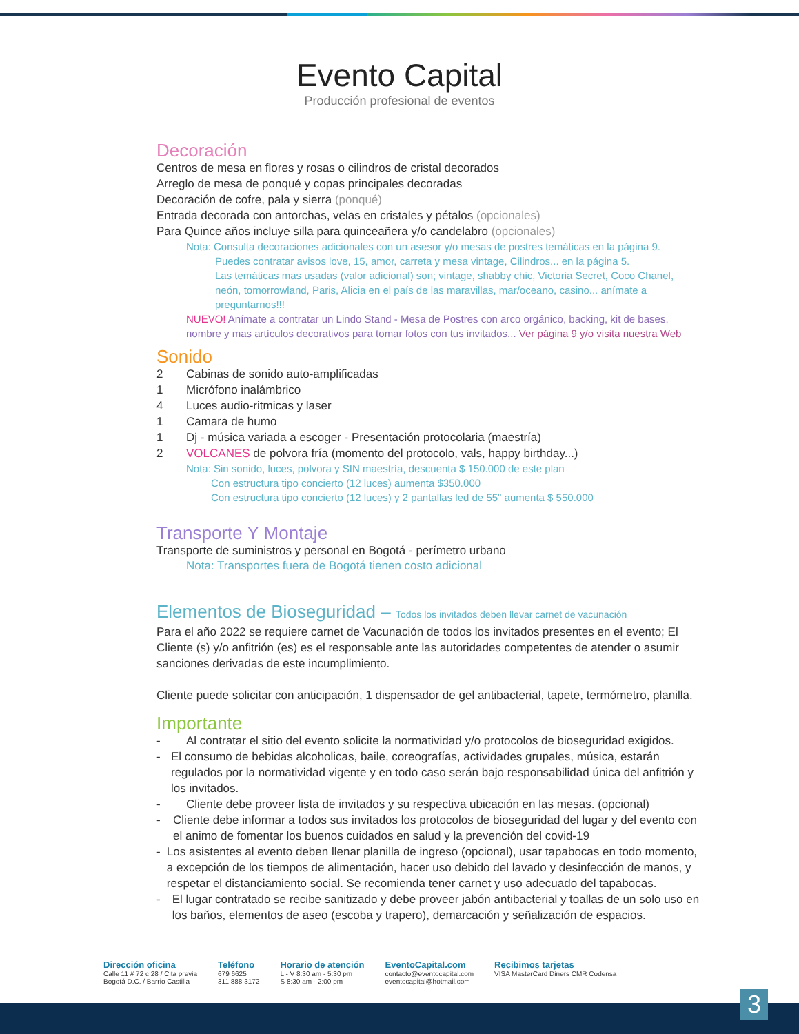Evento Capital
Producción profesional de eventos
Decoración
Centros de mesa en flores y rosas o cilindros de cristal decorados
Arreglo de mesa de ponqué y copas principales decoradas
Decoración de cofre, pala y sierra (ponqué)
Entrada decorada con antorchas, velas en cristales y pétalos (opcionales)
Para Quince años incluye silla para quinceañera y/o candelabro (opcionales)
Nota: Consulta decoraciones adicionales con un asesor y/o mesas de postres temáticas en la página 9.
Puedes contratar avisos love, 15, amor, carreta y mesa vintage, Cilindros... en la página 5.
Las temáticas mas usadas (valor adicional) son; vintage, shabby chic, Victoria Secret, Coco Chanel, neón, tomorrowland, Paris, Alicia en el país de las maravillas, mar/oceano, casino... anímate a preguntarnos!!!
NUEVO! Anímate a contratar un Lindo Stand - Mesa de Postres con arco orgánico, backing, kit de bases, nombre y mas artículos decorativos para tomar fotos con tus invitados... Ver página 9 y/o visita nuestra Web
Sonido
2 Cabinas de sonido auto-amplificadas
1 Micrófono inalámbrico
4 Luces audio-ritmicas y laser
1 Camara de humo
1 Dj - música variada a escoger - Presentación protocolaria (maestría)
2 VOLCANES de polvora fría (momento del protocolo, vals, happy birthday...)
Nota: Sin sonido, luces, polvora y SIN maestría, descuenta $ 150.000 de este plan
Con estructura tipo concierto (12 luces) aumenta $350.000
Con estructura tipo concierto (12 luces) y 2 pantallas led de 55" aumenta $ 550.000
Transporte Y Montaje
Transporte de suministros y personal en Bogotá - perímetro urbano
Nota: Transportes fuera de Bogotá tienen costo adicional
Elementos de Bioseguridad – Todos los invitados deben llevar carnet de vacunación
Para el año 2022 se requiere carnet de Vacunación de todos los invitados presentes en el evento; El Cliente (s) y/o anfitrión (es) es el responsable ante las autoridades competentes de atender o asumir sanciones derivadas de este incumplimiento.
Cliente puede solicitar con anticipación, 1 dispensador de gel antibacterial, tapete, termómetro, planilla.
Importante
- Al contratar el sitio del evento solicite la normatividad y/o protocolos de bioseguridad exigidos.
- El consumo de bebidas alcoholicas, baile, coreografías, actividades grupales, música, estarán regulados por la normatividad vigente y en todo caso serán bajo responsabilidad única del anfitrión y los invitados.
- Cliente debe proveer lista de invitados y su respectiva ubicación en las mesas. (opcional)
- Cliente debe informar a todos sus invitados los protocolos de bioseguridad del lugar y del evento con el animo de fomentar los buenos cuidados en salud y la prevención del covid-19
- Los asistentes al evento deben llenar planilla de ingreso (opcional), usar tapabocas en todo momento, a excepción de los tiempos de alimentación, hacer uso debido del lavado y desinfección de manos, y respetar el distanciamiento social. Se recomienda tener carnet y uso adecuado del tapabocas.
- El lugar contratado se recibe sanitizado y debe proveer jabón antibacterial y toallas de un solo uso en los baños, elementos de aseo (escoba y trapero), demarcación y señalización de espacios.
Dirección oficina
Calle 11 # 72 c 28 / Cita previa
Bogotá D.C. / Barrio Castilla
Teléfono
679 6625
311 888 3172
Horario de atención
L - V 8:30 am - 5:30 pm
S 8:30 am - 2:00 pm
EventoCapital.com
contacto@eventocapital.com
eventocapital@hotmail.com
Recibimos tarjetas
VISA MasterCard Diners CMR Codensa
3